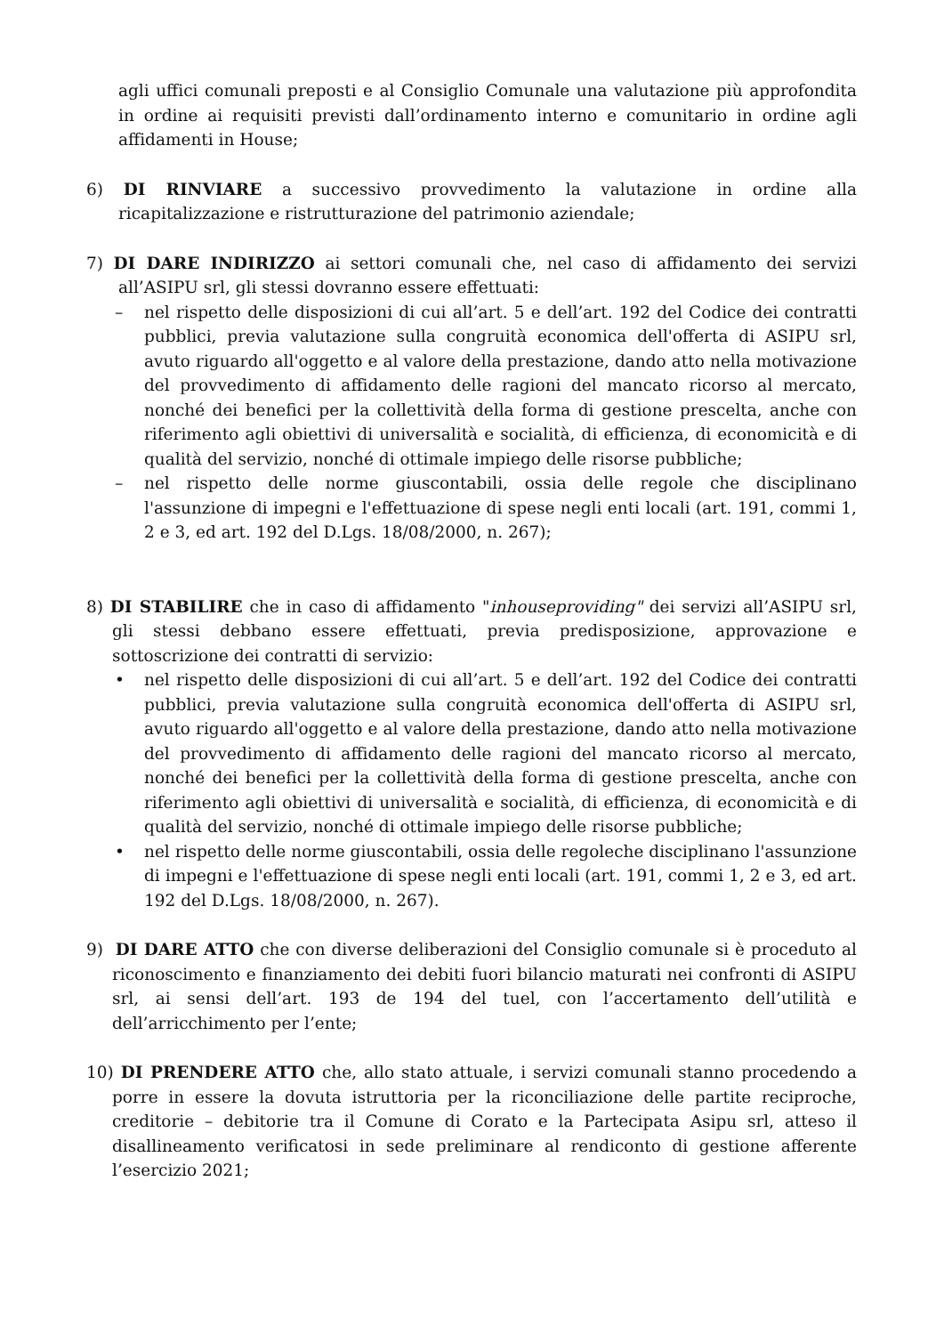agli uffici comunali preposti e al Consiglio Comunale una valutazione più approfondita in ordine ai requisiti previsti dall’ordinamento interno e comunitario in ordine agli affidamenti in House;
6) DI RINVIARE a successivo provvedimento la valutazione in ordine alla ricapitalizzazione e ristrutturazione del patrimonio aziendale;
7) DI DARE INDIRIZZO ai settori comunali che, nel caso di affidamento dei servizi all’ASIPU srl, gli stessi dovranno essere effettuati:
– nel rispetto delle disposizioni di cui all’art. 5 e dell’art. 192 del Codice dei contratti pubblici, previa valutazione sulla congruità economica dell'offerta di ASIPU srl, avuto riguardo all'oggetto e al valore della prestazione, dando atto nella motivazione del provvedimento di affidamento delle ragioni del mancato ricorso al mercato, nonché dei benefici per la collettività della forma di gestione prescelta, anche con riferimento agli obiettivi di universalità e socialità, di efficienza, di economicità e di qualità del servizio, nonché di ottimale impiego delle risorse pubbliche;
– nel rispetto delle norme giuscontabili, ossia delle regole che disciplinano l'assunzione di impegni e l'effettuazione di spese negli enti locali (art. 191, commi 1, 2 e 3, ed art. 192 del D.Lgs. 18/08/2000, n. 267);
8) DI STABILIRE che in caso di affidamento "inhouseproviding" dei servizi all’ASIPU srl, gli stessi debbano essere effettuati, previa predisposizione, approvazione e sottoscrizione dei contratti di servizio:
• nel rispetto delle disposizioni di cui all’art. 5 e dell’art. 192 del Codice dei contratti pubblici, previa valutazione sulla congruità economica dell'offerta di ASIPU srl, avuto riguardo all'oggetto e al valore della prestazione, dando atto nella motivazione del provvedimento di affidamento delle ragioni del mancato ricorso al mercato, nonché dei benefici per la collettività della forma di gestione prescelta, anche con riferimento agli obiettivi di universalità e socialità, di efficienza, di economicità e di qualità del servizio, nonché di ottimale impiego delle risorse pubbliche;
• nel rispetto delle norme giuscontabili, ossia delle regoleche disciplinano l'assunzione di impegni e l'effettuazione di spese negli enti locali (art. 191, commi 1, 2 e 3, ed art. 192 del D.Lgs. 18/08/2000, n. 267).
9) DI DARE ATTO che con diverse deliberazioni del Consiglio comunale si è proceduto al riconoscimento e finanziamento dei debiti fuori bilancio maturati nei confronti di ASIPU srl, ai sensi dell’art. 193 de 194 del tuel, con l’accertamento dell’utilità e dell’arricchimento per l’ente;
10) DI PRENDERE ATTO che, allo stato attuale, i servizi comunali stanno procedendo a porre in essere la dovuta istruttoria per la riconciliazione delle partite reciproche, creditorie – debitorie tra il Comune di Corato e la Partecipata Asipu srl, atteso il disallineamento verificatosi in sede preliminare al rendiconto di gestione afferente l’esercizio 2021;